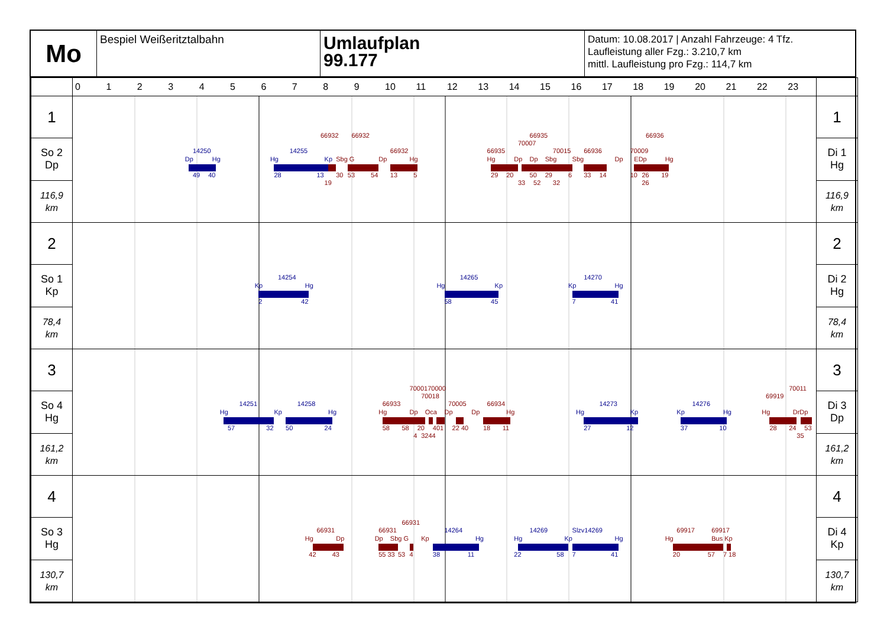Mo
Bespiel Weißeritztalbahn
Umlaufplan
99.177
Datum: 10.08.2017 | Anzahl Fahrzeuge: 4 Tfz.
Laufleistung aller Fzg.: 3.210,7 km
mittl. Laufleistung pro Fzg.: 114,7 km
| | 0 1 2 3 4 5 6 7 8 9 10 11 12 13 14 15 16 17 18 19 20 21 22 23 | |
| 1 | 66932 66932 66935 66936 14250 14255 66932 66935 70007 70015 66936 70009 Dp Hg Hg Kp Sbg G Dp Hg Hg Dp Dp Sbg Sbg Dp EDp Hg 49 40 28 13 30 53 54 13 5 29 20 50 29 6 33 14 10 26 19 19 33 52 32 26 | 1 |
| So 2 Dp | | Di 1 Hg |
| 116,9 km | | 116,9 km |
| 2 | 14254 14265 14270 Kp Hg Hg Kp Kp Hg 2 42 58 45 7 41 | 2 |
| So 1 Kp | | Di 2 Hg |
| 78,4 km | | 78,4 km |
| 3 | 7000170000 70011 70018 69919 14251 14258 66933 70005 66934 14273 14276 Hg Kp Hg Hg Dp Oca Dp Dp Hg Hg Kp Kp Hg Hg DrDp 57 32 50 24 58 58 20 401 22 40 18 11 27 12 37 10 28 24 53 4 3244 35 | 3 |
| So 4 Hg | | Di 3 Dp |
| 161,2 km | | 161,2 km |
| 4 | 66931 66931 66931 14264 14269 Slzv14269 69917 69917 Hg Dp Dp Sbg G Kp Hg Hg Kp Hg Hg Bus Kp 42 43 55 33 53 4 38 11 22 58 7 41 20 57 7 18 | 4 |
| So 3 Hg | | Di 4 Kp |
| 130,7 km | | 130,7 km |